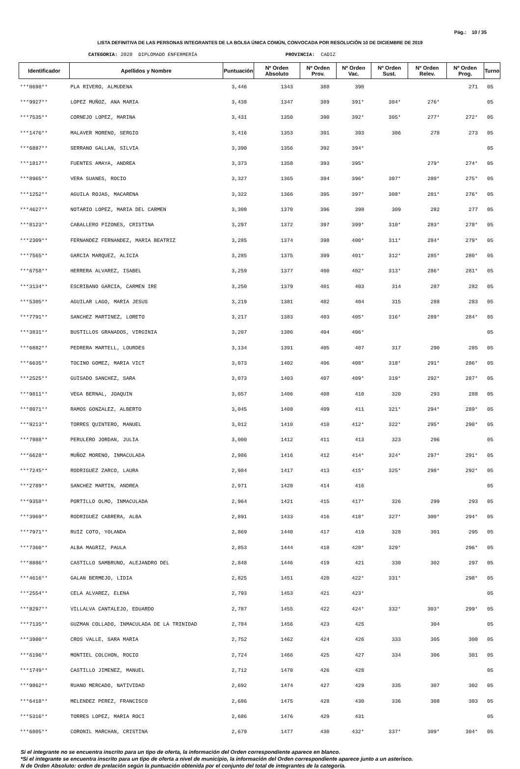Pág.: 10 / 35
LISTA DEFINITIVA DE LAS PERSONAS INTEGRANTES DE LA BOLSA ÚNICA COMÚN, CONVOCADA POR RESOLUCIÓN 10 DE DICIEMBRE DE 2019
CATEGORIA: 2020 DIPLOMADO ENFERMERÍA PROVINCIA: CADIZ
| Identificador | Apellidos y Nombre | Puntuación | Nº Orden Absoluto | Nº Orden Prov. | Nº Orden Vac. | Nº Orden Sust. | Nº Orden Relev. | Nº Orden Prog. | Turno |
| --- | --- | --- | --- | --- | --- | --- | --- | --- | --- |
| ***0698** | PLA RIVERO, ALMUDENA | 3,446 | 1343 | 388 | 390 | | | 271 | 05 |
| ***9927** | LOPEZ MUÑOZ, ANA MARIA | 3,438 | 1347 | 389 | 391* | 304* | 276* | | 05 |
| ***7535** | CORNEJO LOPEZ, MARINA | 3,431 | 1350 | 390 | 392* | 305* | 277* | 272* | 05 |
| ***1476** | MALAVER MORENO, SERGIO | 3,416 | 1353 | 391 | 393 | 306 | 278 | 273 | 05 |
| ***6887** | SERRANO GALLAN, SILVIA | 3,390 | 1356 | 392 | 394* | | | | 05 |
| ***1817** | FUENTES AMAYA, ANDREA | 3,373 | 1358 | 393 | 395* | | 279* | 274* | 05 |
| ***8965** | VERA SUANES, ROCIO | 3,327 | 1365 | 394 | 396* | 307* | 280* | 275* | 05 |
| ***1252** | AGUILA ROJAS, MACARENA | 3,322 | 1366 | 395 | 397* | 308* | 281* | 276* | 05 |
| ***4627** | NOTARIO LOPEZ, MARIA DEL CARMEN | 3,300 | 1370 | 396 | 398 | 309 | 282 | 277 | 05 |
| ***8123** | CABALLERO PIZONES, CRISTINA | 3,297 | 1372 | 397 | 399* | 310* | 283* | 278* | 05 |
| ***2309** | FERNANDEZ FERNANDEZ, MARIA BEATRIZ | 3,285 | 1374 | 398 | 400* | 311* | 284* | 279* | 05 |
| ***7565** | GARCIA MARQUEZ, ALICIA | 3,285 | 1375 | 399 | 401* | 312* | 285* | 280* | 05 |
| ***6758** | HERRERA ALVAREZ, ISABEL | 3,259 | 1377 | 400 | 402* | 313* | 286* | 281* | 05 |
| ***3134** | ESCRIBANO GARCIA, CARMEN IRE | 3,250 | 1379 | 401 | 403 | 314 | 287 | 282 | 05 |
| ***5305** | AGUILAR LAGO, MARIA JESUS | 3,219 | 1381 | 402 | 404 | 315 | 288 | 283 | 05 |
| ***7791** | SANCHEZ MARTINEZ, LORETO | 3,217 | 1383 | 403 | 405* | 316* | 289* | 284* | 05 |
| ***3831** | BUSTILLOS GRANADOS, VIRGINIA | 3,207 | 1386 | 404 | 406* | | | | 05 |
| ***6882** | PEDRERA MARTELL, LOURDES | 3,134 | 1391 | 405 | 407 | 317 | 290 | 285 | 05 |
| ***6635** | TOCINO GOMEZ, MARIA VICT | 3,073 | 1402 | 406 | 408* | 318* | 291* | 286* | 05 |
| ***2525** | GUISADO SANCHEZ, SARA | 3,073 | 1403 | 407 | 409* | 319* | 292* | 287* | 05 |
| ***9811** | VEGA BERNAL, JOAQUIN | 3,057 | 1406 | 408 | 410 | 320 | 293 | 288 | 05 |
| ***8071** | RAMOS GONZALEZ, ALBERTO | 3,045 | 1408 | 409 | 411 | 321* | 294* | 289* | 05 |
| ***9213** | TORRES QUINTERO, MANUEL | 3,012 | 1410 | 410 | 412* | 322* | 295* | 290* | 05 |
| ***7988** | PERULERO JORDAN, JULIA | 3,000 | 1412 | 411 | 413 | 323 | 296 | | 05 |
| ***6628** | MUÑOZ MORENO, INMACULADA | 2,986 | 1416 | 412 | 414* | 324* | 297* | 291* | 05 |
| ***7245** | RODRIGUEZ ZARCO, LAURA | 2,984 | 1417 | 413 | 415* | 325* | 298* | 292* | 05 |
| ***2789** | SANCHEZ MARTIN, ANDREA | 2,971 | 1420 | 414 | 416 | | | | 05 |
| ***9358** | PORTILLO OLMO, INMACULADA | 2,964 | 1421 | 415 | 417* | 326 | 299 | 293 | 05 |
| ***3969** | RODRIGUEZ CABRERA, ALBA | 2,891 | 1433 | 416 | 418* | 327* | 300* | 294* | 05 |
| ***7971** | RUIZ COTO, YOLANDA | 2,869 | 1440 | 417 | 419 | 328 | 301 | 295 | 05 |
| ***7360** | ALBA MAGRIZ, PAULA | 2,853 | 1444 | 418 | 420* | 329* | | 296* | 05 |
| ***8886** | CASTILLO SAMBRUNO, ALEJANDRO DEL | 2,848 | 1446 | 419 | 421 | 330 | 302 | 297 | 05 |
| ***4616** | GALAN BERMEJO, LIDIA | 2,825 | 1451 | 420 | 422* | 331* | | 298* | 05 |
| ***2554** | CELA ALVAREZ, ELENA | 2,793 | 1453 | 421 | 423* | | | | 05 |
| ***8297** | VILLALVA CANTALEJO, EDUARDO | 2,787 | 1455 | 422 | 424* | 332* | 303* | 299* | 05 |
| ***7135** | GUZMAN COLLADO, INMACULADA DE LA TRINIDAD | 2,784 | 1456 | 423 | 425 | | 304 | | 05 |
| ***3980** | CROS VALLE, SARA MARIA | 2,752 | 1462 | 424 | 426 | 333 | 305 | 300 | 05 |
| ***6196** | MONTIEL COLCHON, ROCIO | 2,724 | 1466 | 425 | 427 | 334 | 306 | 301 | 05 |
| ***1749** | CASTILLO JIMENEZ, MANUEL | 2,712 | 1470 | 426 | 428 | | | | 05 |
| ***9862** | RUANO MERCADO, NATIVIDAD | 2,692 | 1474 | 427 | 429 | 335 | 307 | 302 | 05 |
| ***6418** | MELENDEZ PEREZ, FRANCISCO | 2,686 | 1475 | 428 | 430 | 336 | 308 | 303 | 05 |
| ***5316** | TORRES LOPEZ, MARIA ROCI | 2,686 | 1476 | 429 | 431 | | | | 05 |
| ***6805** | CORONIL MARCHAN, CRISTINA | 2,679 | 1477 | 430 | 432* | 337* | 309* | 304* | 05 |
Si el integrante no se encuentra inscrito para un tipo de oferta, la información del Orden correspondiente aparece en blanco.
*Si el integrante se encuentra inscrito para un tipo de oferta a nivel de municipio, la información del Orden correspondiente aparece junto a un asterisco.
N de Orden Absoluto: orden de prelación según la puntuación obtenida por el conjunto del total de integrantes de la categoría.